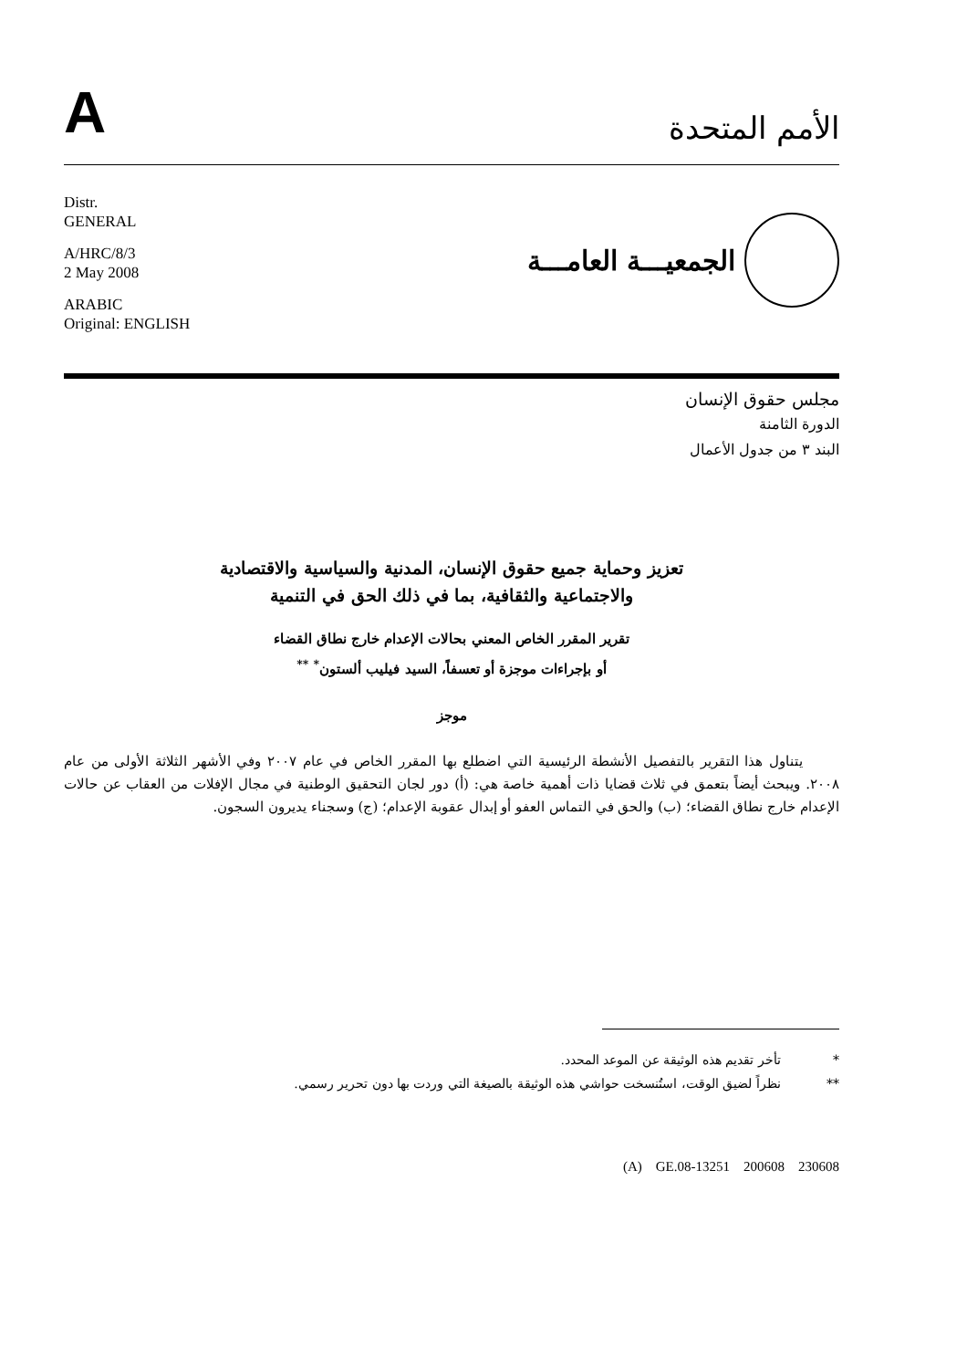A
الأمم المتحدة
Distr.
GENERAL
A/HRC/8/3
2 May 2008
ARABIC
Original: ENGLISH
الجمعيـــة العامـــة
مجلس حقوق الإنسان
الدورة الثامنة
البند ٣ من جدول الأعمال
تعزيز وحماية جميع حقوق الإنسان، المدنية والسياسية والاقتصادية
والاجتماعية والثقافية، بما في ذلك الحق في التنمية
تقرير المقرر الخاص المعني بحالات الإعدام خارج نطاق القضاء
أو بإجراءات موجزة أو تعسفاً، السيد فيليب ألستون<sup>*</sup> <sup>**</sup>
موجز
يتناول هذا التقرير بالتفصيل الأنشطة الرئيسية التي اضطلع بها المقرر الخاص في عام ٢٠٠٧ وفي الأشهر الثلاثة الأولى من عام ٢٠٠٨. ويبحث أيضاً بتعمق في ثلاث قضايا ذات أهمية خاصة هي: (أ) دور لجان التحقيق الوطنية في مجال الإفلات من العقاب عن حالات الإعدام خارج نطاق القضاء؛ (ب) والحق في التماس العفو أو إبدال عقوبة الإعدام؛ (ج) وسجناء يديرون السجون.
* تأخر تقديم هذه الوثيقة عن الموعد المحدد.
** نظراً لضيق الوقت، استُنسخت حواشي هذه الوثيقة بالصيغة التي وردت بها دون تحرير رسمي.
(A) GE.08-13251 200608 230608